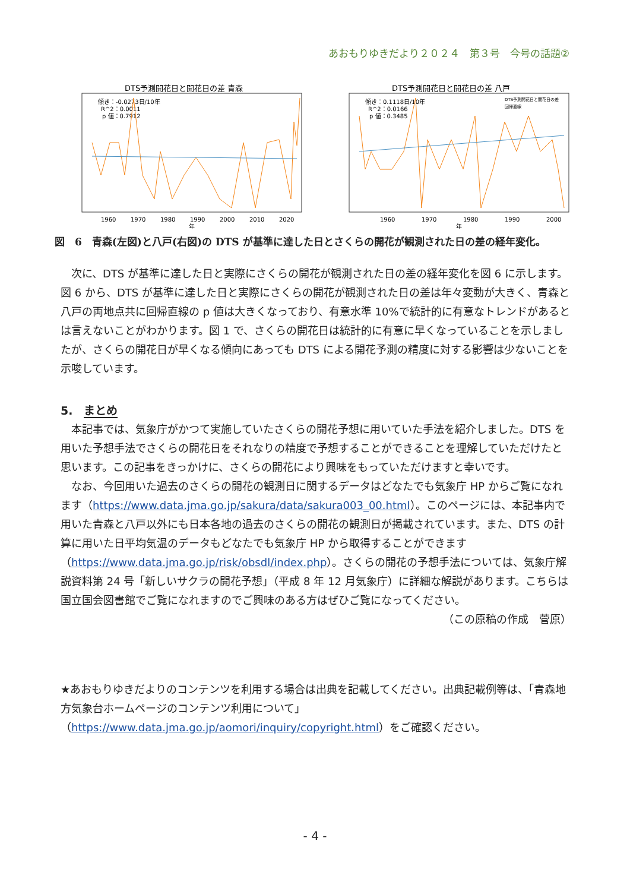あおもりゆきだより２０２４　第３号　今号の話題②
DTS予測開花日と開花日の差 青森
傾き：-0.0273日/10年
R^2：0.0011
p 値：0.7912
1960
1970
1980
1990
2000
2010
2020
年
DTS予測開花日と開花日の差 八戸
傾き：0.1118日/10年
R^2：0.0166
p 値：0.3485
DTS予測開花日と開花日の差
回帰直線
1960
1970
1980
1990
2000
年
図　6　青森(左図)と八戸(右図)の DTS が基準に達した日とさくらの開花が観測された日の差の経年変化。
次に、DTS が基準に達した日と実際にさくらの開花が観測された日の差の経年変化を図 6 に示します。図 6 から、DTS が基準に達した日と実際にさくらの開花が観測された日の差は年々変動が大きく、青森と八戸の両地点共に回帰直線の p 値は大きくなっており、有意水準 10%で統計的に有意なトレンドがあるとは言えないことがわかります。図 1 で、さくらの開花日は統計的に有意に早くなっていることを示しましたが、さくらの開花日が早くなる傾向にあっても DTS による開花予測の精度に対する影響は少ないことを示唆しています。
5.　まとめ
本記事では、気象庁がかつて実施していたさくらの開花予想に用いていた手法を紹介しました。DTS を用いた予想手法でさくらの開花日をそれなりの精度で予想することができることを理解していただけたと思います。この記事をきっかけに、さくらの開花により興味をもっていただけますと幸いです。
なお、今回用いた過去のさくらの開花の観測日に関するデータはどなたでも気象庁 HP からご覧になれます（https://www.data.jma.go.jp/sakura/data/sakura003_00.html）。このページには、本記事内で用いた青森と八戸以外にも日本各地の過去のさくらの開花の観測日が掲載されています。また、DTS の計算に用いた日平均気温のデータもどなたでも気象庁 HP から取得することができます（https://www.data.jma.go.jp/risk/obsdl/index.php）。さくらの開花の予想手法については、気象庁解説資料第 24 号「新しいサクラの開花予想」（平成 8 年 12 月気象庁）に詳細な解説があります。こちらは国立国会図書館でご覧になれますのでご興味のある方はぜひご覧になってください。
（この原稿の作成　菅原）
★あおもりゆきだよりのコンテンツを利用する場合は出典を記載してください。出典記載例等は、「青森地方気象台ホームページのコンテンツ利用について」（https://www.data.jma.go.jp/aomori/inquiry/copyright.html）をご確認ください。
- 4 -